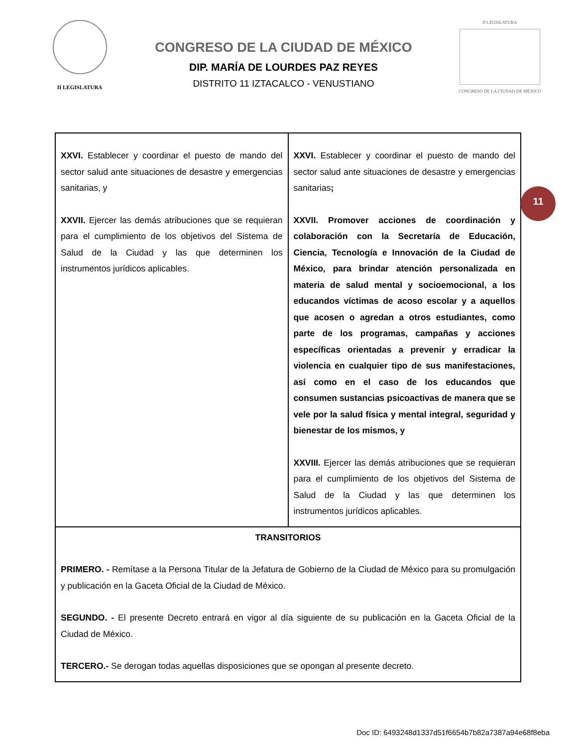II LEGISLATURA
CONGRESO DE LA CIUDAD DE MÉXICO
DIP. MARÍA DE LOURDES PAZ REYES
DISTRITO 11 IZTACALCO - VENUSTIANO
II LEGISLATURA
CONGRESO DE LA CIUDAD DE MÉXICO
| XXVI. Establecer y coordinar el puesto de mando del sector salud ante situaciones de desastre y emergencias sanitarias, y XXVII. Ejercer las demás atribuciones que se requieran para el cumplimiento de los objetivos del Sistema de Salud de la Ciudad y las que determinen los instrumentos jurídicos aplicables. | XXVI. Establecer y coordinar el puesto de mando del sector salud ante situaciones de desastre y emergencias sanitarias ; XXVII. Promover acciones de coordinación y colaboración con la Secretaría de Educación, Ciencia, Tecnología e Innovación de la Ciudad de México, para brindar atención personalizada en materia de salud mental y socioemocional, a los educandos víctimas de acoso escolar y a aquellos que acosen o agredan a otros estudiantes, como parte de los programas, campañas y acciones específicas orientadas a prevenir y erradicar la violencia en cualquier tipo de sus manifestaciones, así como en el caso de los educandos que consumen sustancias psicoactivas de manera que se vele por la salud física y mental integral, seguridad y bienestar de los mismos, y XXVIII. Ejercer las demás atribuciones que se requieran para el cumplimiento de los objetivos del Sistema de Salud de la Ciudad y las que determinen los instrumentos jurídicos aplicables. |
| TRANSITORIOS PRIMERO. - Remítase a la Persona Titular de la Jefatura de Gobierno de la Ciudad de México para su promulgación y publicación en la Gaceta Oficial de la Ciudad de México. SEGUNDO. - El presente Decreto entrará en vigor al día siguiente de su publicación en la Gaceta Oficial de la Ciudad de México. TERCERO.- Se derogan todas aquellas disposiciones que se opongan al presente decreto. | |
11
Doc ID: 6493248d1337d51f6654b7b82a7387a94e68f8eba